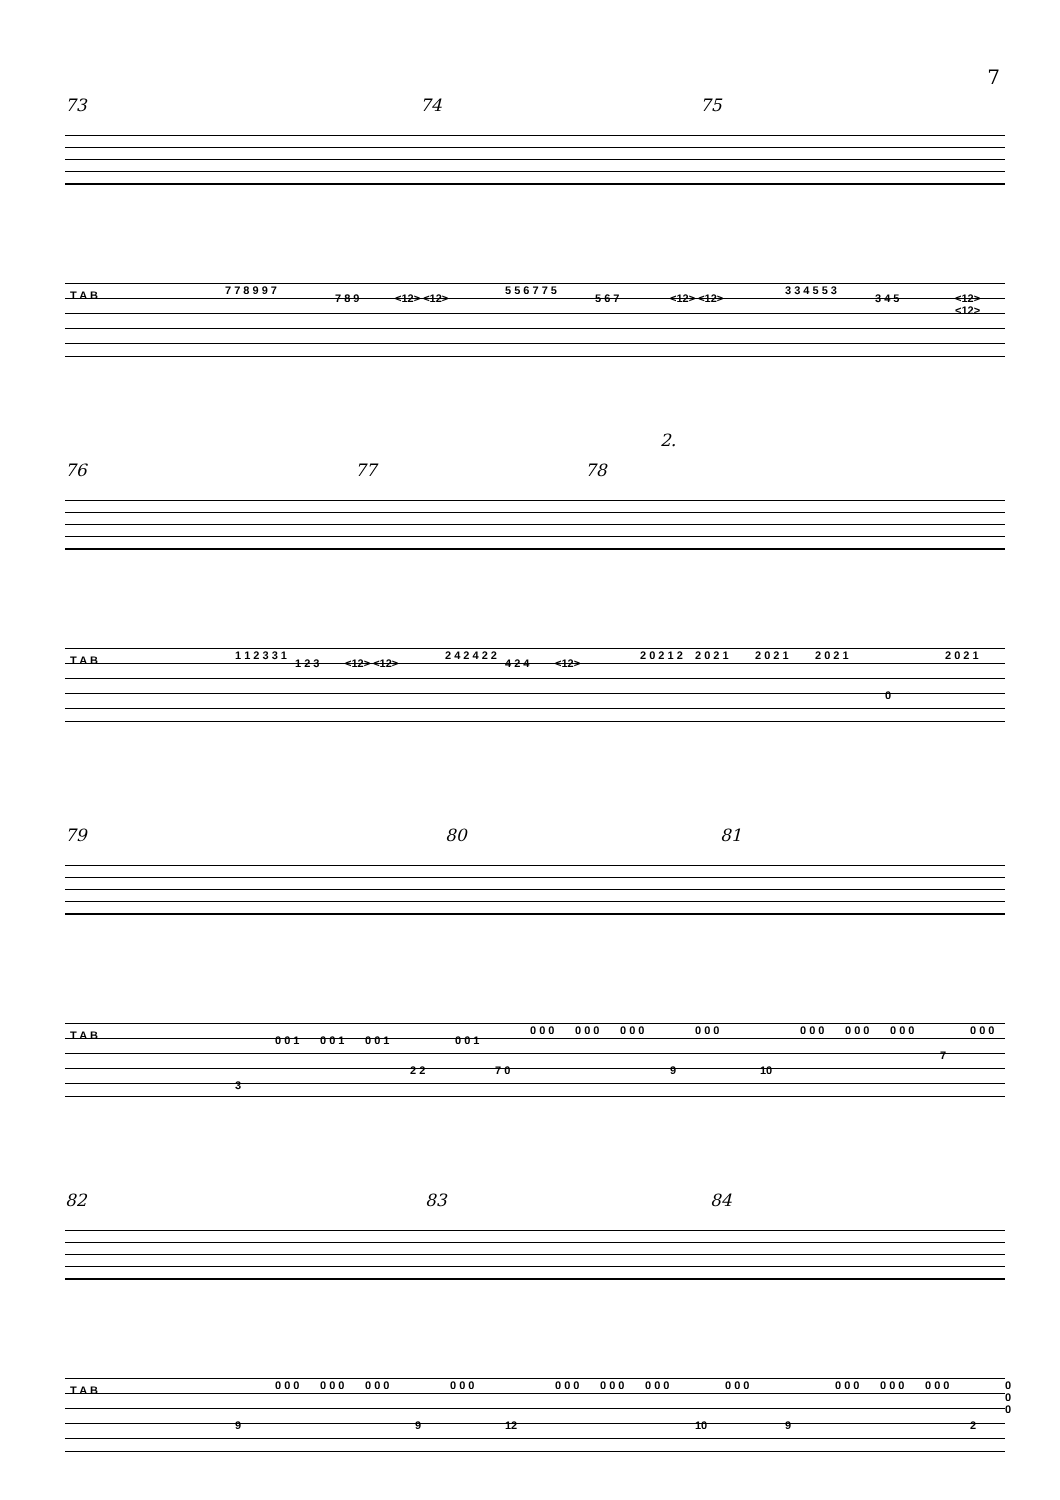7
73 74 75
T A B 7 7 8 9 9 7
7 8 9 <12> <12>
5 5 6 7 7 5
5 6 7 <12> <12>
3 3 4 5 5 3
3 4 5 <12> <12>
2.
76 77 78
T A B 1 1 2 3 3 1
1 2 3 <12> <12>
2 4 2 4 2 2
4 2 4 <12>
2 0 2 1 2 2 0 2 1 2 0 2 1 2 0 2 1
0
2 0 2 1
79 80 81
T A B
3
0 0 1 0 0 1 0 0 1
2 2
0 0 1
7 0
0 0 0 0 0 0 0 0 0
9
0 0 0
10
0 0 0 0 0 0 0 0 0
7
0 0 0
82 83 84
T A B
9
0 0 0 0 0 0 0 0 0
9
0 0 0
12
0 0 0 0 0 0 0 0 0
10
0 0 0
9
0 0 0 0 0 0 0 0 0
2
0 0 0